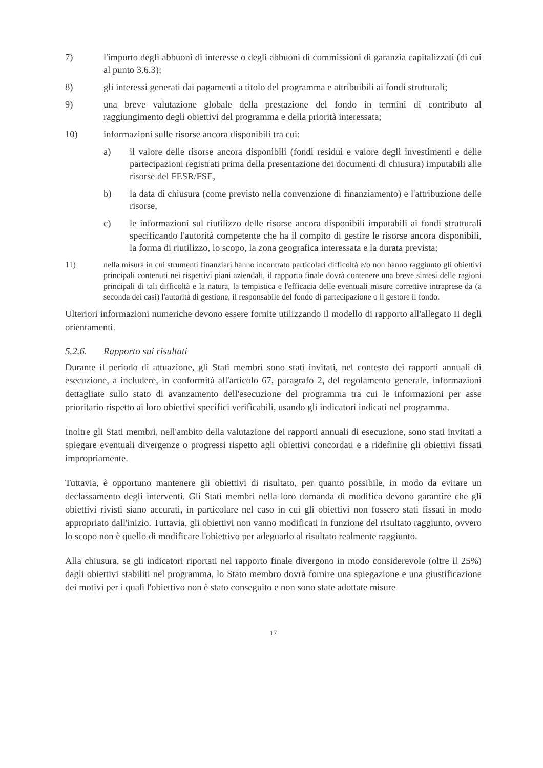7) l'importo degli abbuoni di interesse o degli abbuoni di commissioni di garanzia capitalizzati (di cui al punto 3.6.3);
8) gli interessi generati dai pagamenti a titolo del programma e attribuibili ai fondi strutturali;
9) una breve valutazione globale della prestazione del fondo in termini di contributo al raggiungimento degli obiettivi del programma e della priorità interessata;
10) informazioni sulle risorse ancora disponibili tra cui:
a) il valore delle risorse ancora disponibili (fondi residui e valore degli investimenti e delle partecipazioni registrati prima della presentazione dei documenti di chiusura) imputabili alle risorse del FESR/FSE,
b) la data di chiusura (come previsto nella convenzione di finanziamento) e l'attribuzione delle risorse,
c) le informazioni sul riutilizzo delle risorse ancora disponibili imputabili ai fondi strutturali specificando l'autorità competente che ha il compito di gestire le risorse ancora disponibili, la forma di riutilizzo, lo scopo, la zona geografica interessata e la durata prevista;
11) nella misura in cui strumenti finanziari hanno incontrato particolari difficoltà e/o non hanno raggiunto gli obiettivi principali contenuti nei rispettivi piani aziendali, il rapporto finale dovrà contenere una breve sintesi delle ragioni principali di tali difficoltà e la natura, la tempistica e l'efficacia delle eventuali misure correttive intraprese da (a seconda dei casi) l'autorità di gestione, il responsabile del fondo di partecipazione o il gestore il fondo.
Ulteriori informazioni numeriche devono essere fornite utilizzando il modello di rapporto all'allegato II degli orientamenti.
5.2.6. Rapporto sui risultati
Durante il periodo di attuazione, gli Stati membri sono stati invitati, nel contesto dei rapporti annuali di esecuzione, a includere, in conformità all'articolo 67, paragrafo 2, del regolamento generale, informazioni dettagliate sullo stato di avanzamento dell'esecuzione del programma tra cui le informazioni per asse prioritario rispetto ai loro obiettivi specifici verificabili, usando gli indicatori indicati nel programma.
Inoltre gli Stati membri, nell'ambito della valutazione dei rapporti annuali di esecuzione, sono stati invitati a spiegare eventuali divergenze o progressi rispetto agli obiettivi concordati e a ridefinire gli obiettivi fissati impropriamente.
Tuttavia, è opportuno mantenere gli obiettivi di risultato, per quanto possibile, in modo da evitare un declassamento degli interventi. Gli Stati membri nella loro domanda di modifica devono garantire che gli obiettivi rivisti siano accurati, in particolare nel caso in cui gli obiettivi non fossero stati fissati in modo appropriato dall'inizio. Tuttavia, gli obiettivi non vanno modificati in funzione del risultato raggiunto, ovvero lo scopo non è quello di modificare l'obiettivo per adeguarlo al risultato realmente raggiunto.
Alla chiusura, se gli indicatori riportati nel rapporto finale divergono in modo considerevole (oltre il 25%) dagli obiettivi stabiliti nel programma, lo Stato membro dovrà fornire una spiegazione e una giustificazione dei motivi per i quali l'obiettivo non è stato conseguito e non sono state adottate misure
17